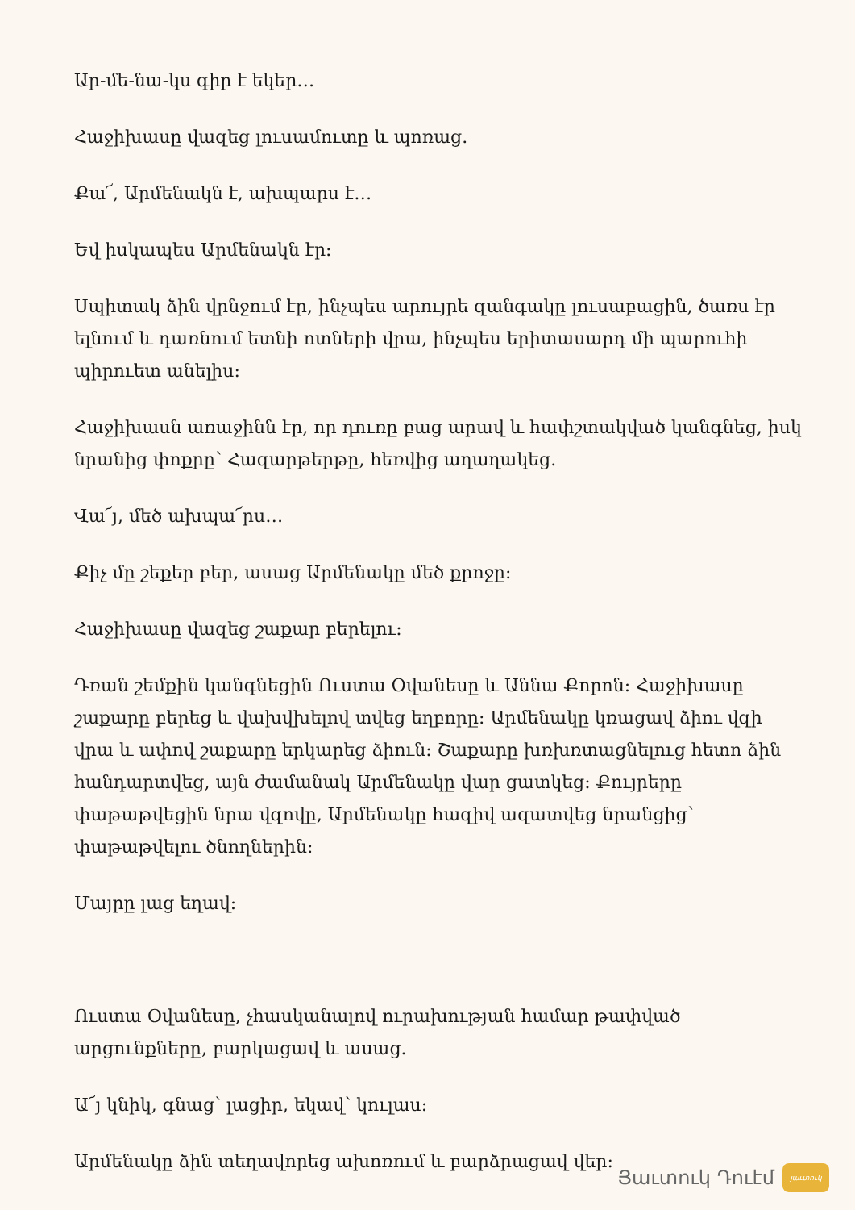Ար-մե-նա-կս գիր է եկեր…
Հաջիխասը վազեց լուսամուտը և պոռաց.
Քա՜, Արմենակն է, ախպարս է…
Եվ իսկապես Արմենակն էր:
Սպիտակ ձին վրնջում էր, ինչպես արույրե զանգակը լուսաբացին, ծառս էր ելնում և դառնում ետնի ոտների վրա, ինչպես երիտասարդ մի պարուհի պիրուետ անելիս:
Հաջիխասն առաջինն էր, որ դուռը բաց արավ և հափշտակված կանգնեց, իսկ նրանից փոքրը՝ Հազարթերթը, հեռվից աղաղակեց.
Վա՜յ, մեծ ախպա՜րս…
Քիչ մը շեքեր բեր, ասաց Արմենակը մեծ քրոջը:
Հաջիխասը վազեց շաքար բերելու:
Դռան շեմքին կանգնեցին Ուստա Օվանեսը և Աննա Քորոն: Հաջիխասը շաքարը բերեց և վախվխելով տվեց եղբորը: Արմենակը կռացավ ձիու վզի վրա և ափով շաքարը երկարեց ձիուն: Շաքարը խռխռտացնելուց հետո ձին հանդարտվեց, այն ժամանակ Արմենակը վար ցատկեց: Քույրերը փաթաթվեցին նրա վզովը, Արմենակը հազիվ ազատվեց նրանցից՝ փաթաթվելու ծնողներին:
Մայրը լաց եղավ:
Ուստա Օվանեսը, չհասկանալով ուրախության համար թափված արցունքները, բարկացավ և ասաց.
Ա՜յ կնիկ, գնաց՝ լացիր, եկավ՝ կուլաս:
Արմենակը ձին տեղավորեց ախոռում և բարձրացավ վեր:
Յաւտուկ Դուէմ
յաւտուկ